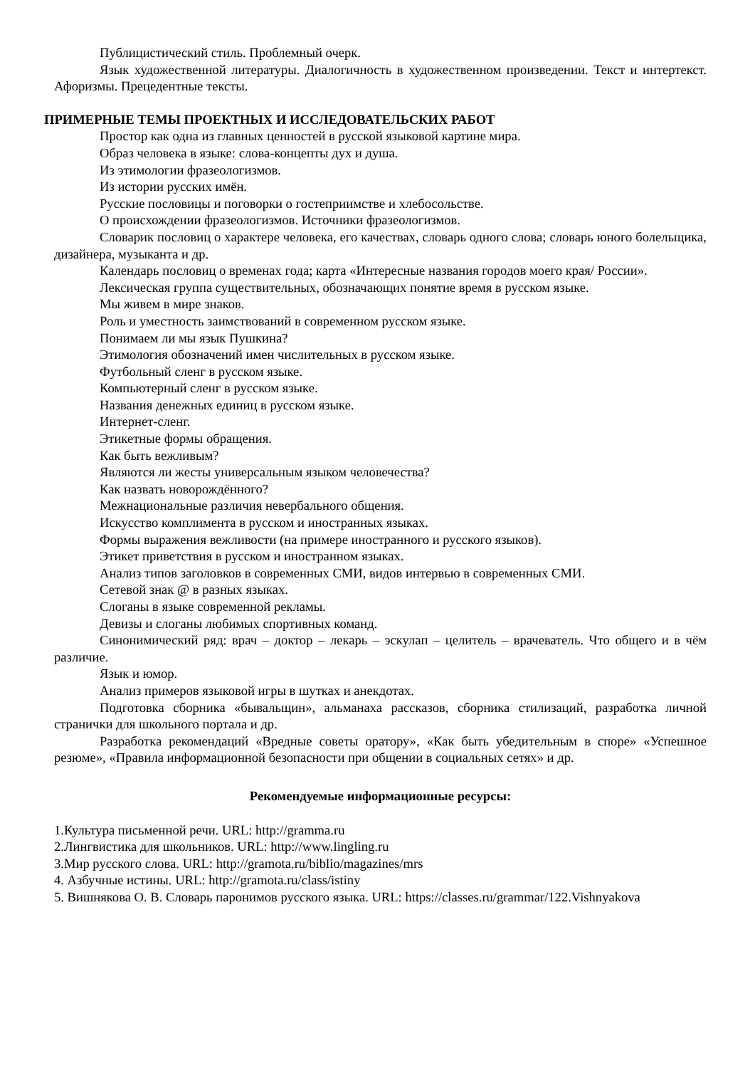Публицистический стиль. Проблемный очерк.
Язык художественной литературы. Диалогичность в художественном произведении. Текст и интертекст. Афоризмы. Прецедентные тексты.
ПРИМЕРНЫЕ ТЕМЫ ПРОЕКТНЫХ И ИССЛЕДОВАТЕЛЬСКИХ РАБОТ
Простор как одна из главных ценностей в русской языковой картине мира.
Образ человека в языке: слова-концепты дух и душа.
Из этимологии фразеологизмов.
Из истории русских имён.
Русские пословицы и поговорки о гостеприимстве и хлебосольстве.
О происхождении фразеологизмов. Источники фразеологизмов.
Словарик пословиц о характере человека, его качествах, словарь одного слова; словарь юного болельщика, дизайнера, музыканта и др.
Календарь пословиц о временах года; карта «Интересные названия городов моего края/ России».
Лексическая группа существительных, обозначающих понятие время в русском языке.
Мы живем в мире знаков.
Роль и уместность заимствований в современном русском языке.
Понимаем ли мы язык Пушкина?
Этимология обозначений имен числительных в русском языке.
Футбольный сленг в русском языке.
Компьютерный сленг в русском языке.
Названия денежных единиц в русском языке.
Интернет-сленг.
Этикетные формы обращения.
Как быть вежливым?
Являются ли жесты универсальным языком человечества?
Как назвать новорождённого?
Межнациональные различия невербального общения.
Искусство комплимента в русском и иностранных языках.
Формы выражения вежливости (на примере иностранного и русского языков).
Этикет приветствия в русском и иностранном языках.
Анализ типов заголовков в современных СМИ, видов интервью в современных СМИ.
Сетевой знак @ в разных языках.
Слоганы в языке современной рекламы.
Девизы и слоганы любимых спортивных команд.
Синонимический ряд: врач – доктор – лекарь – эскулап – целитель – врачеватель. Что общего и в чём различие.
Язык и юмор.
Анализ примеров языковой игры в шутках и анекдотах.
Подготовка сборника «бывальщин», альманаха рассказов, сборника стилизаций, разработка личной странички для школьного портала и др.
Разработка рекомендаций «Вредные советы оратору», «Как быть убедительным в споре» «Успешное резюме», «Правила информационной безопасности при общении в социальных сетях» и др.
Рекомендуемые информационные ресурсы:
1.Культура письменной речи. URL: http://gramma.ru
2.Лингвистика для школьников. URL: http://www.lingling.ru
3.Мир русского слова. URL: http://gramota.ru/biblio/magazines/mrs
4. Азбучные истины. URL: http://gramota.ru/class/istiny
5. Вишнякова О. В. Словарь паронимов русского языка. URL: https://classes.ru/grammar/122.Vishnyakova